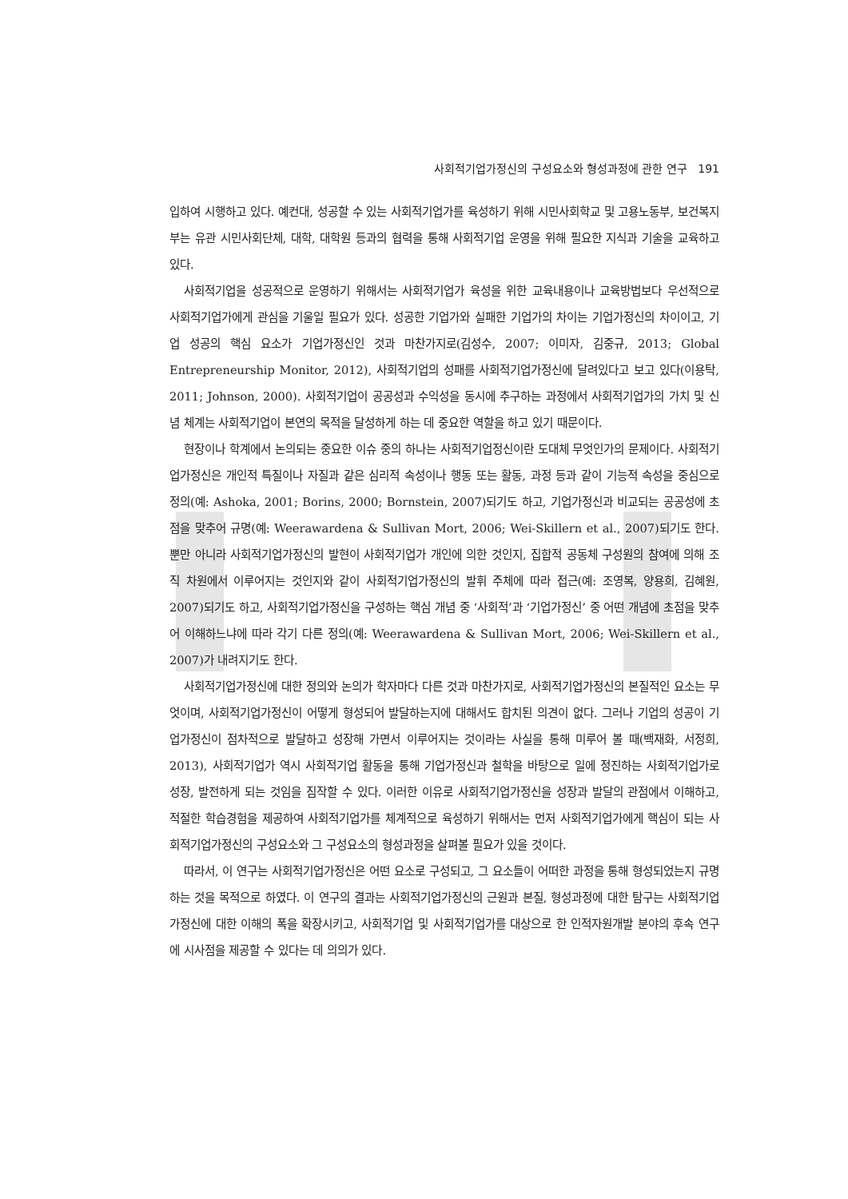사회적기업가정신의 구성요소와 형성과정에 관한 연구 191
입하여 시행하고 있다. 예컨대, 성공할 수 있는 사회적기업가를 육성하기 위해 시민사회학교 및 고용노동부, 보건복지부는 유관 시민사회단체, 대학, 대학원 등과의 협력을 통해 사회적기업 운영을 위해 필요한 지식과 기술을 교육하고 있다.
사회적기업을 성공적으로 운영하기 위해서는 사회적기업가 육성을 위한 교육내용이나 교육방법보다 우선적으로 사회적기업가에게 관심을 기울일 필요가 있다. 성공한 기업가와 실패한 기업가의 차이는 기업가정신의 차이이고, 기업 성공의 핵심 요소가 기업가정신인 것과 마찬가지로(김성수, 2007; 이미자, 김중규, 2013; Global Entrepreneurship Monitor, 2012), 사회적기업의 성패를 사회적기업가정신에 달려있다고 보고 있다(이용탁, 2011; Johnson, 2000). 사회적기업이 공공성과 수익성을 동시에 추구하는 과정에서 사회적기업가의 가치 및 신념 체계는 사회적기업이 본연의 목적을 달성하게 하는 데 중요한 역할을 하고 있기 때문이다.
현장이나 학계에서 논의되는 중요한 이슈 중의 하나는 사회적기업정신이란 도대체 무엇인가의 문제이다. 사회적기업가정신은 개인적 특질이나 자질과 같은 심리적 속성이나 행동 또는 활동, 과정 등과 같이 기능적 속성을 중심으로 정의(예: Ashoka, 2001; Borins, 2000; Bornstein, 2007)되기도 하고, 기업가정신과 비교되는 공공성에 초점을 맞추어 규명(예: Weerawardena & Sullivan Mort, 2006; Wei-Skillern et al., 2007)되기도 한다. 뿐만 아니라 사회적기업가정신의 발현이 사회적기업가 개인에 의한 것인지, 집합적 공동체 구성원의 참여에 의해 조직 차원에서 이루어지는 것인지와 같이 사회적기업가정신의 발휘 주체에 따라 접근(예: 조영복, 양용희, 김혜원, 2007)되기도 하고, 사회적기업가정신을 구성하는 핵심 개념 중 ‘사회적’과 ‘기업가정신’ 중 어떤 개념에 초점을 맞추어 이해하느냐에 따라 각기 다른 정의(예: Weerawardena & Sullivan Mort, 2006; Wei-Skillern et al., 2007)가 내려지기도 한다.
사회적기업가정신에 대한 정의와 논의가 학자마다 다른 것과 마찬가지로, 사회적기업가정신의 본질적인 요소는 무엇이며, 사회적기업가정신이 어떻게 형성되어 발달하는지에 대해서도 합치된 의견이 없다. 그러나 기업의 성공이 기업가정신이 점차적으로 발달하고 성장해 가면서 이루어지는 것이라는 사실을 통해 미루어 볼 때(백재화, 서정희, 2013), 사회적기업가 역시 사회적기업 활동을 통해 기업가정신과 철학을 바탕으로 일에 정진하는 사회적기업가로 성장, 발전하게 되는 것임을 짐작할 수 있다. 이러한 이유로 사회적기업가정신을 성장과 발달의 관점에서 이해하고, 적절한 학습경험을 제공하여 사회적기업가를 체계적으로 육성하기 위해서는 먼저 사회적기업가에게 핵심이 되는 사회적기업가정신의 구성요소와 그 구성요소의 형성과정을 살펴볼 필요가 있을 것이다.
따라서, 이 연구는 사회적기업가정신은 어떤 요소로 구성되고, 그 요소들이 어떠한 과정을 통해 형성되었는지 규명하는 것을 목적으로 하였다. 이 연구의 결과는 사회적기업가정신의 근원과 본질, 형성과정에 대한 탐구는 사회적기업가정신에 대한 이해의 폭을 확장시키고, 사회적기업 및 사회적기업가를 대상으로 한 인적자원개발 분야의 후속 연구에 시사점을 제공할 수 있다는 데 의의가 있다.